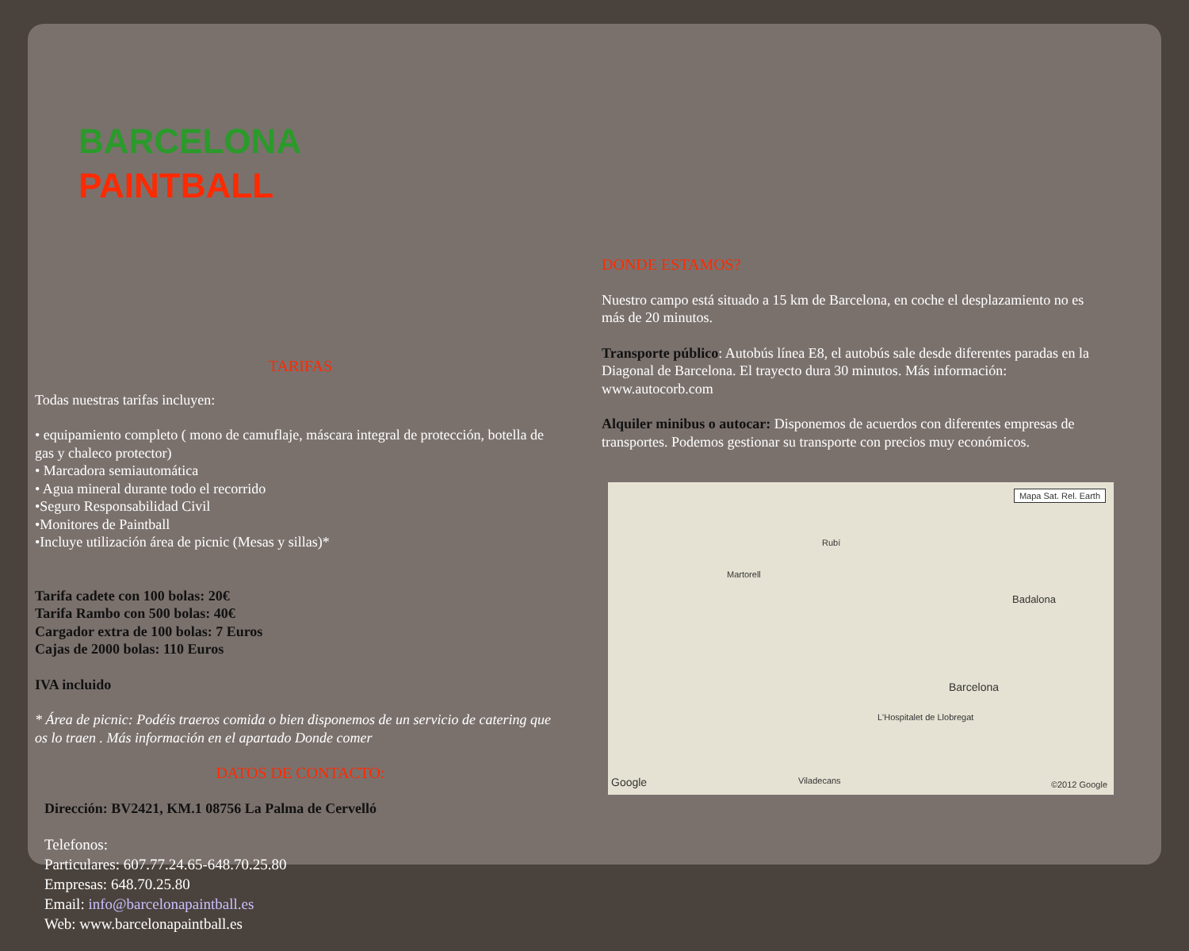BARCELONA
PAINTBALL
TARIFAS
Todas nuestras tarifas incluyen:
• equipamiento completo ( mono de camuflaje, máscara integral de protección, botella de gas y chaleco protector)
• Marcadora semiautomática
• Agua mineral durante todo el recorrido
•Seguro Responsabilidad Civil
•Monitores de Paintball
•Incluye utilización área de picnic (Mesas y sillas)*
Tarifa cadete con 100 bolas: 20€
Tarifa Rambo con 500 bolas: 40€
Cargador extra de 100 bolas: 7 Euros
Cajas de 2000 bolas: 110 Euros
IVA incluido
* Área de picnic: Podéis traeros comida o bien disponemos de un servicio de catering que os lo traen . Más información en el apartado Donde comer
DATOS DE CONTACTO:
Dirección: BV2421, KM.1 08756 La Palma de Cervelló
Telefonos:
Particulares: 607.77.24.65-648.70.25.80
Empresas: 648.70.25.80
Email: info@barcelonapaintball.es
Web: www.barcelonapaintball.es
DONDE ESTAMOS?
Nuestro campo está situado a 15 km de Barcelona, en coche el desplazamiento no es más de 20 minutos.
Transporte público: Autobús línea E8, el autobús sale desde diferentes paradas en la Diagonal de Barcelona. El trayecto dura 30 minutos. Más información: www.autocorb.com
Alquiler minibus o autocar: Disponemos de acuerdos con diferentes empresas de transportes. Podemos gestionar su transporte con precios muy económicos.
Mapa Sat. Rel. Earth
Martorell
Rubí
Badalona
Barcelona
L'Hospitalet de Llobregat
Viladecans
Google ©2012 Google